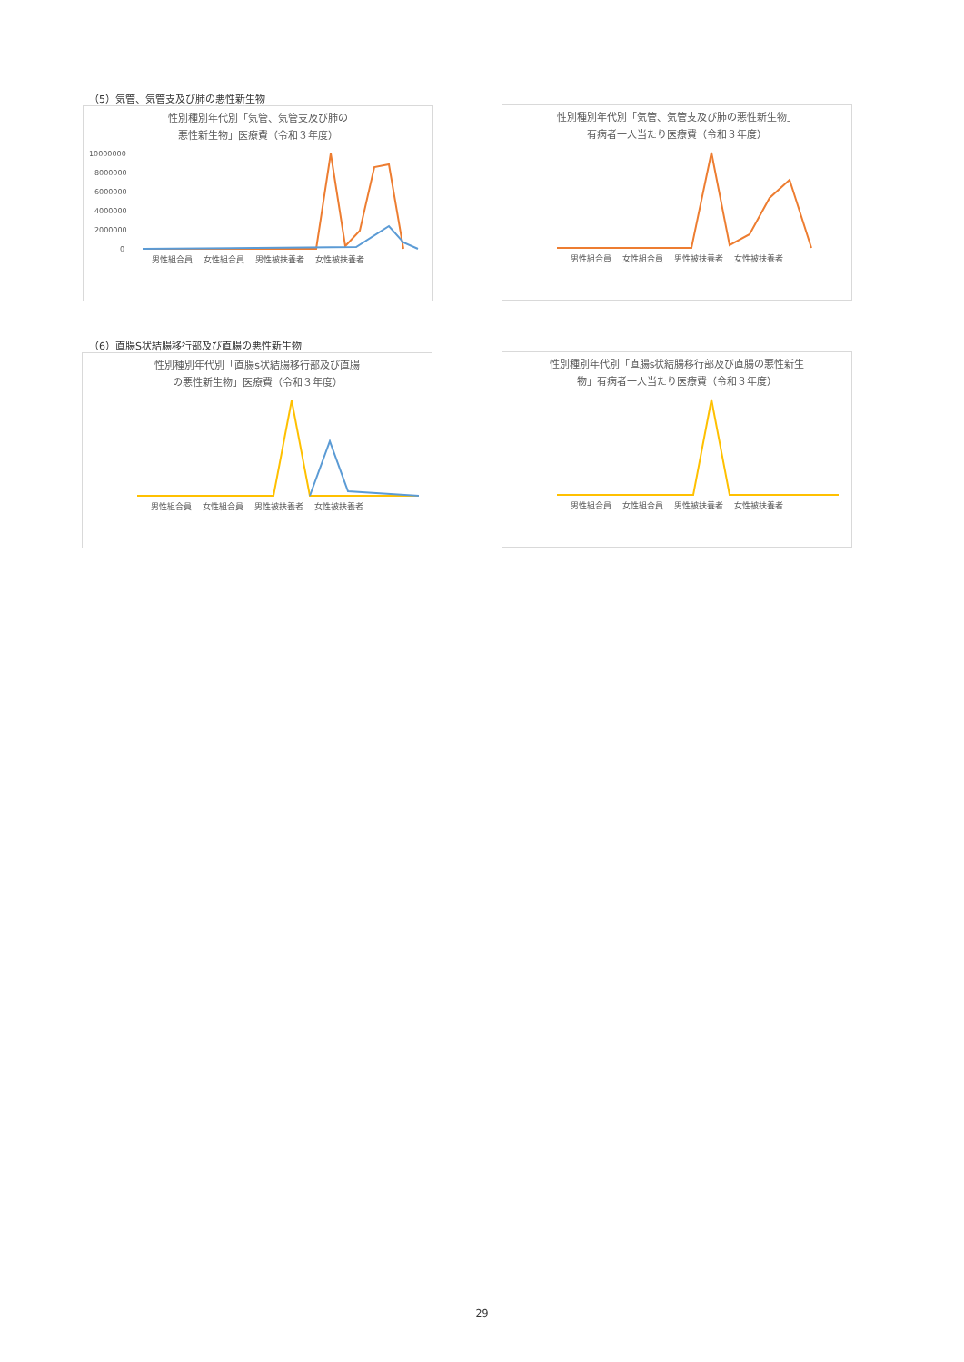（5）気管、気管支及び肺の悪性新生物
性別種別年代別「気管、気管支及び肺の
悪性新生物」医療費（令和３年度）
10000000
8000000
6000000
4000000
2000000
0
男性組合員 女性組合員 男性被扶養者 女性被扶養者
性別種別年代別「気管、気管支及び肺の悪性新生物」
有病者一人当たり医療費（令和３年度）
男性組合員 女性組合員 男性被扶養者 女性被扶養者
（6）直腸S状結腸移行部及び直腸の悪性新生物
性別種別年代別「直腸s状結腸移行部及び直腸
の悪性新生物」医療費（令和３年度）
男性組合員 女性組合員 男性被扶養者 女性被扶養者
性別種別年代別「直腸s状結腸移行部及び直腸の悪性新生
物」有病者一人当たり医療費（令和３年度）
男性組合員 女性組合員 男性被扶養者 女性被扶養者
29